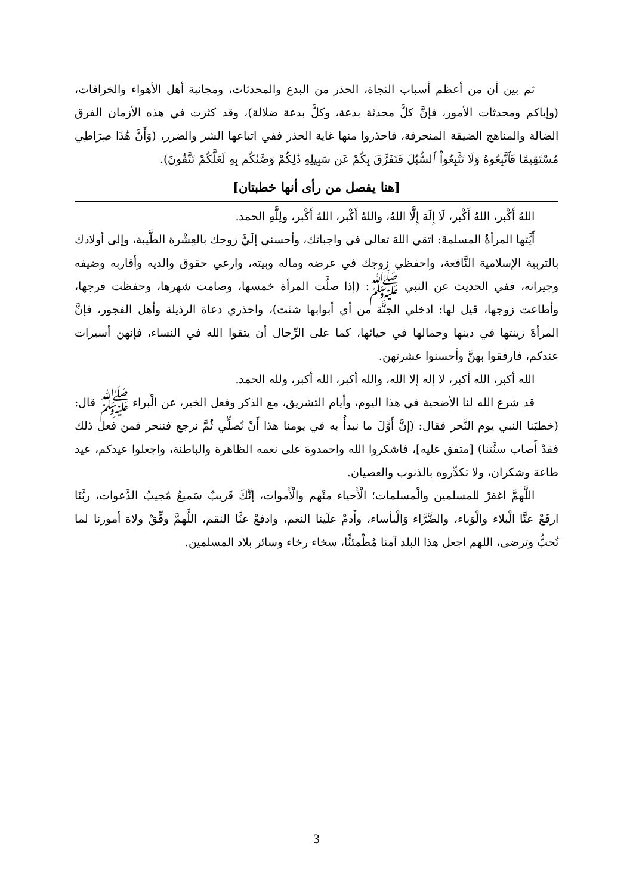ثم بين أن من أعظم أسباب النجاة، الحذر من البدع والمحدثات، ومجانبة أهل الأهواء والخرافات، (وإياكم ومحدثات الأمور، فإنَّ كلَّ محدثة بدعة، وكلَّ بدعة ضلالة)، وقد كثرت في هذه الأزمان الفرق الضالة والمناهج الضيقة المنحرفة، فاحذروا منها غاية الحذر ففي اتباعها الشر والضرر، (وَأَنَّ هَٰذَا صِرَاطِي مُسْتَقِيمًا فَٱتَّبِعُوهُ وَلَا تَتَّبِعُواْ ٱلسُّبُلَ فَتَفَرَّقَ بِكُمْ عَن سَبِيلِهِ ذَٰلِكُمْ وَصَّىٰكُم بِهِ لَعَلَّكُمْ تَتَّقُونَ).
[هنا يفصل من رأى أنها خطبتان]
اللهُ أَكْبر، اللهُ أَكْبر، لَا إِلَهَ إِلَّا اللهُ، واللهُ أَكْبر، اللهُ أَكْبر، ولِلَّهِ الحمد.
أَيَّتها المرأةُ المسلمةَ: اتقي اللهَ تعالى في واجباتك، وأحسني إلَيَّ زوجك بالعِشْرة الطَّيبة، وإلى أولادك بالتربية الإسلامية النَّافعة، واحفظي زوجك في عرضه وماله وبيته، وارعي حقوق والديه وأقاربه وضيفه وجيرانه، ففي الحديث عن النبي ﷺ: (إذا صلَّت المرأة خمسها، وصامت شهرها، وحفظت فرجها، وأطاعت زوجها، قيل لها: ادخلي الجنَّة من أي أبوابها شئت)، واحذري دعاة الرذيلة وأهل الفجور، فإنَّ المرأةَ زينتها في دينها وجمالها في حيائها، كما على الرِّجال أن يتقوا الله في النساء، فإنهن أسيرات عندكم، فارفقوا بهنَّ وأحسنوا عشرتهن.
الله أكبر، الله أكبر، لا إله إلا الله، والله أكبر، الله أكبر، ولله الحمد.
قد شرع الله لنا الأضحية في هذا اليوم، وأيام التشريق، مع الذكر وفعل الخير، عن الْبراء ﷺ قال: (خطبَنا النبي يوم النَّحر فقال: (إنَّ أَوَّلَ ما نبدأُ به في يومنا هذا أَنْ نُصلِّي ثُمَّ نرجع فننحر فمن فعل ذلك فقدْ أَصاب سنَّتنا) [متفق عليه]، فاشكروا الله واحمدوهَ على نعمه الظاهرة والباطنة، واجعلوا عيدكم، عيد طاعة وشكران، ولا تكدِّروه بالذنوب والعصيان.
اللَّهمَّ اغفرْ للمسلمين والْمسلمات؛ الْأَحياء منْهم والْأَموات، إنَّكَ قَريبٌ سَميعٌ مُجيبُ الدَّعوات، ربَّنَا ارفَعْ عنَّا الْبلاء والْوَباء، والضَّرَّاء وَالْبأساء، وأَدمْ علَينا النعم، وادفعْ عنَّا النقم، اللَّهمَّ وفِّقْ ولاة أمورنا لما تُحبُّ وترضى، اللهم اجعل هذا البلد آمنا مُطْمئنًّا، سخاء رخاء وسائر بلاد المسلمين.
3